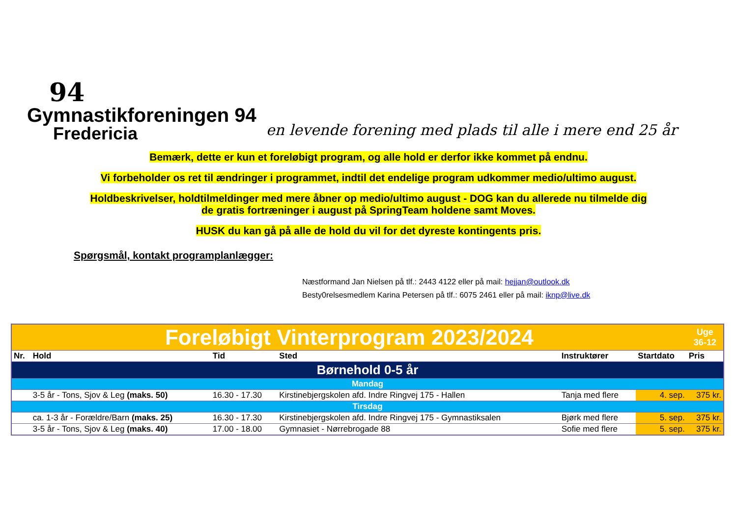94
Gymnastikforeningen 94
Fredericia
en levende forening med plads til alle i mere end 25 år
Bemærk, dette er kun et foreløbigt program, og alle hold er derfor ikke kommet på endnu.
Vi forbeholder os ret til ændringer i programmet, indtil det endelige program udkommer medio/ultimo august.
Holdbeskrivelser, holdtilmeldinger med mere åbner op medio/ultimo august - DOG kan du allerede nu tilmelde dig
de gratis fortræninger i august på SpringTeam holdene samt Moves.
HUSK du kan gå på alle de hold du vil for det dyreste kontingents pris.
Spørgsmål, kontakt programplanlægger:
Næstformand Jan Nielsen på tlf.: 2443 4122 eller på mail: hejjan@outlook.dk
Besty0relsesmedlem Karina Petersen på tlf.: 6075 2461 eller på mail: iknp@live.dk
| Foreløbigt Vinterprogram 2023/2024 | | | | | | Uge 36-12 |
| Nr. | Hold | Tid | Sted | Instruktører | Startdato | Pris |
| Børnehold 0-5 år | | | | | | |
| Mandag | | | | | | |
| | 3-5 år - Tons, Sjov & Leg (maks. 50) | 16.30 - 17.30 | Kirstinebjergskolen afd. Indre Ringvej 175 - Hallen | Tanja med flere | 4. sep. | 375 kr. |
| Tirsdag | | | | | | |
| | ca. 1-3 år - Forældre/Barn (maks. 25) | 16.30 - 17.30 | Kirstinebjergskolen afd. Indre Ringvej 175 - Gymnastiksalen | Bjørk med flere | 5. sep. | 375 kr. |
| | 3-5 år - Tons, Sjov & Leg (maks. 40) | 17.00 - 18.00 | Gymnasiet - Nørrebrogade 88 | Sofie med flere | 5. sep. | 375 kr. |